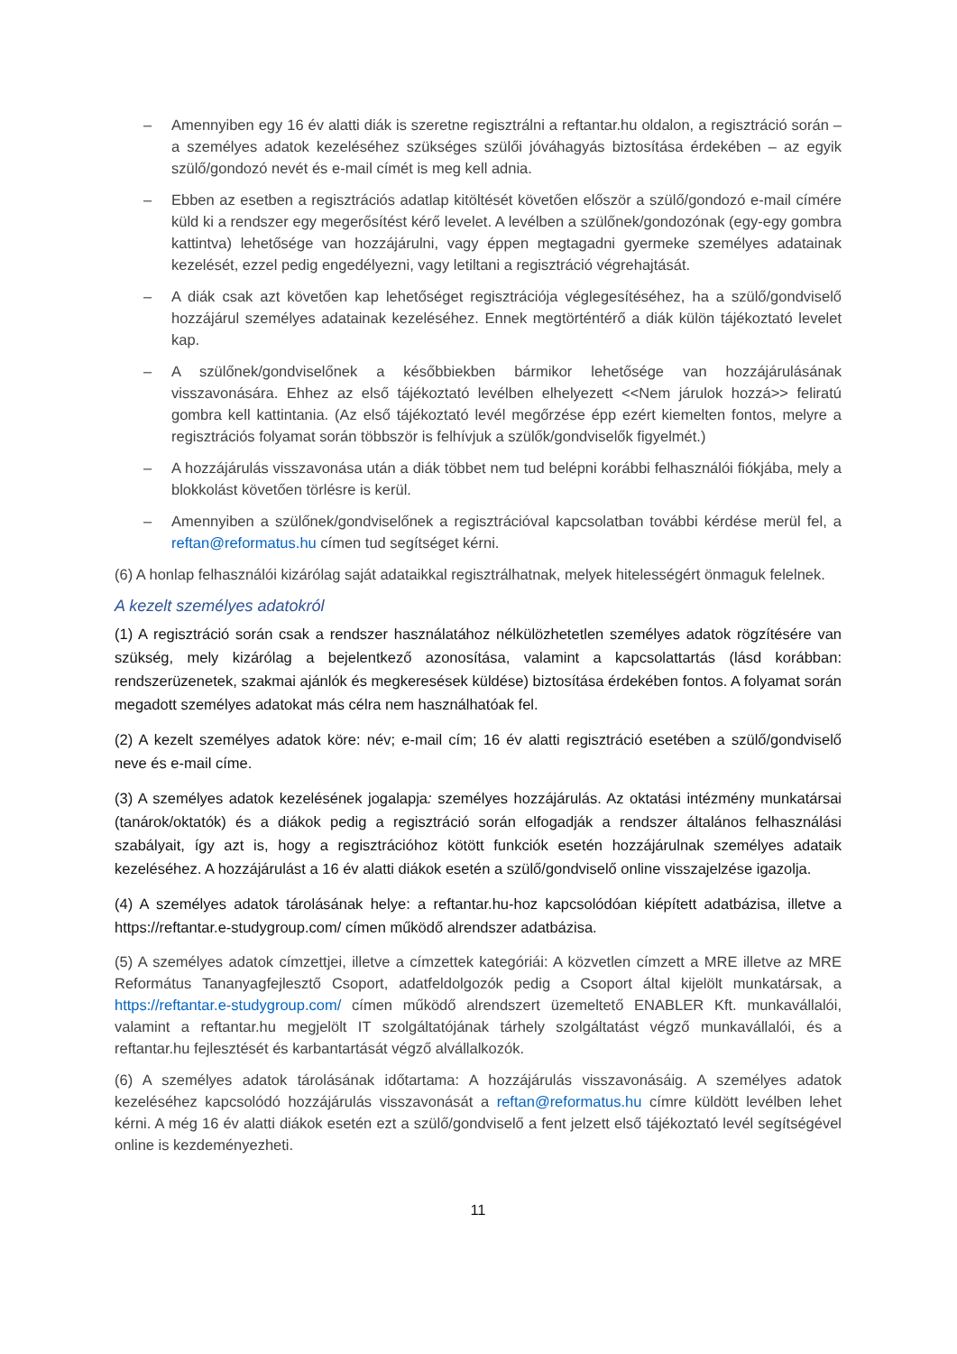– Amennyiben egy 16 év alatti diák is szeretne regisztrálni a reftantar.hu oldalon, a regisztráció során – a személyes adatok kezeléséhez szükséges szülői jóváhagyás biztosítása érdekében – az egyik szülő/gondozó nevét és e-mail címét is meg kell adnia.
– Ebben az esetben a regisztrációs adatlap kitöltését követően először a szülő/gondozó e-mail címére küld ki a rendszer egy megerősítést kérő levelet. A levélben a szülőnek/gondozónak (egy-egy gombra kattintva) lehetősége van hozzájárulni, vagy éppen megtagadni gyermeke személyes adatainak kezelését, ezzel pedig engedélyezni, vagy letiltani a regisztráció végrehajtását.
– A diák csak azt követően kap lehetőséget regisztrációja véglegesítéséhez, ha a szülő/gondviselő hozzájárul személyes adatainak kezeléséhez. Ennek megtörténtérő a diák külön tájékoztató levelet kap.
– A szülőnek/gondviselőnek a későbbiekben bármikor lehetősége van hozzájárulásának visszavonására. Ehhez az első tájékoztató levélben elhelyezett <<Nem járulok hozzá>> feliratú gombra kell kattintania. (Az első tájékoztató levél megőrzése épp ezért kiemelten fontos, melyre a regisztrációs folyamat során többször is felhívjuk a szülők/gondviselők figyelmét.)
– A hozzájárulás visszavonása után a diák többet nem tud belépni korábbi felhasználói fiókjába, mely a blokkolást követően törlésre is kerül.
– Amennyiben a szülőnek/gondviselőnek a regisztrációval kapcsolatban további kérdése merül fel, a reftan@reformatus.hu címen tud segítséget kérni.
(6) A honlap felhasználói kizárólag saját adataikkal regisztrálhatnak, melyek hitelességért önmaguk felelnek.
A kezelt személyes adatokról
(1) A regisztráció során csak a rendszer használatához nélkülözhetetlen személyes adatok rögzítésére van szükség, mely kizárólag a bejelentkező azonosítása, valamint a kapcsolattartás (lásd korábban: rendszerüzenetek, szakmai ajánlók és megkeresések küldése) biztosítása érdekében fontos. A folyamat során megadott személyes adatokat más célra nem használhatóak fel.
(2) A kezelt személyes adatok köre: név; e-mail cím; 16 év alatti regisztráció esetében a szülő/gondviselő neve és e-mail címe.
(3) A személyes adatok kezelésének jogalapja: személyes hozzájárulás. Az oktatási intézmény munkatársai (tanárok/oktatók) és a diákok pedig a regisztráció során elfogadják a rendszer általános felhasználási szabályait, így azt is, hogy a regisztrációhoz kötött funkciók esetén hozzájárulnak személyes adataik kezeléséhez. A hozzájárulást a 16 év alatti diákok esetén a szülő/gondviselő online visszajelzése igazolja.
(4) A személyes adatok tárolásának helye: a reftantar.hu-hoz kapcsolódóan kiépített adatbázisa, illetve a https://reftantar.e-studygroup.com/ címen működő alrendszer adatbázisa.
(5) A személyes adatok címzettjei, illetve a címzettek kategóriái: A közvetlen címzett a MRE illetve az MRE Református Tananyagfejlesztő Csoport, adatfeldolgozók pedig a Csoport által kijelölt munkatársak, a https://reftantar.e-studygroup.com/ címen működő alrendszert üzemeltető ENABLER Kft. munkavállalói, valamint a reftantar.hu megjelölt IT szolgáltatójának tárhely szolgáltatást végző munkavállalói, és a reftantar.hu fejlesztését és karbantartását végző alvállalkozók.
(6) A személyes adatok tárolásának időtartama: A hozzájárulás visszavonásáig. A személyes adatok kezeléséhez kapcsolódó hozzájárulás visszavonását a reftan@reformatus.hu címre küldött levélben lehet kérni. A még 16 év alatti diákok esetén ezt a szülő/gondviselő a fent jelzett első tájékoztató levél segítségével online is kezdeményezheti.
11